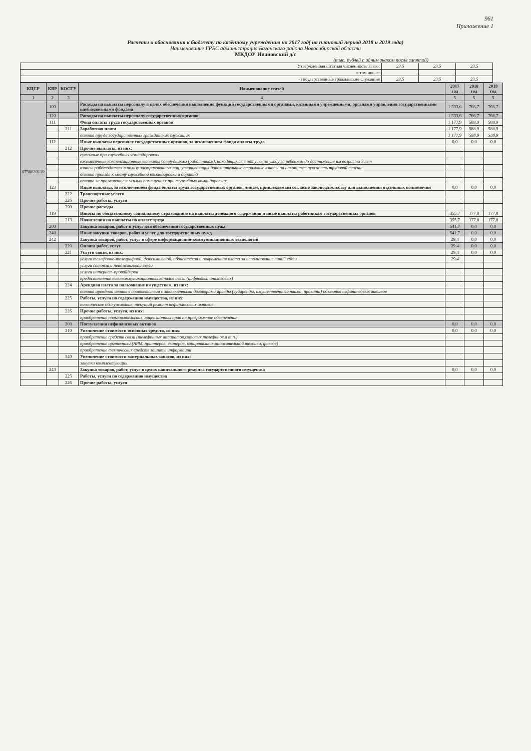961
Приложение 1
Расчеты и обоснования к бюджету по казённому учреждению на 2017 год( на плановый период 2018 и 2019 года)
Наименование ГРБС администрация Баганского района Новосибирской области
МКДОУ Ивановский д/с
(тыс. рублей с одним знаком после запятой)
| Утвержденная штатная численность всего: | 23,5 | 23,5 | 23,5 |
| в том числе: | | | |
| - государственные гражданские служащие | 23,5 | 23,5 | 23,5 |
| КЦСР | КВР | КОСГУ | Наименование статей | 2017 год | 2018 год | 2019 год |
| --- | --- | --- | --- | --- | --- | --- |
| 1 | 2 | 3 | 4 | 5 | 5 | 5 |
| 0730020110 | 100 | | Расходы на выплаты персоналу в целях обеспечения выполнения функций государственными органами, казенными учреждениями, органами управления государственными внебюджетными фондами | 1 533,6 | 766,7 | 766,7 |
| | 120 | | Расходы на выплаты персоналу государственных органов | 1 533,6 | 766,7 | 766,7 |
| | 111 | | Фонд оплаты труда государственных органов | 1 177,9 | 588,9 | 588,9 |
| | | 211 | Заработная плата | 1 177,9 | 588,9 | 588,9 |
| | | | оплата труда государственных гражданских служащих | 1 177,9 | 588,9 | 588,9 |
| | 112 | | Иные выплаты персоналу государственных органов, за исключением фонда оплаты труда | 0,0 | 0,0 | 0,0 |
| | | 212 | Прочие выплаты, из них: | | | |
| | | | суточные при служебных командировках | | | |
| | | | ежемесячные компенсационные выплаты сотрудникам (работникам), находящимся в отпуске по уходу за ребенком до достижения им возраста 3 лет | | | |
| | | | взносы работодателя в пользу застрахованных лиц, уплачивающих дополнительные страховые взносы на накопительную часть трудовой пенсии | | | |
| | | | оплата проезда к месту служебной командировки и обратно | | | |
| | | | оплата за проживание в жилых помещениях при служебных командировках | | | |
| | 123 | | Иные выплаты, за исключением фонда оплаты труда государственных органов, лицам, привлекаемым согласно законодательству для выполнения отдельных полномочий | 0,0 | 0,0 | 0,0 |
| | | 222 | Транспортные услуги | | | |
| | | 226 | Прочие работы, услуги | | | |
| | | 290 | Прочие расходы | | | |
| | 119 | | Взносы по обязательному социальному страхованию на выплаты денежного содержания и иные выплаты работникам государственных органов | 355,7 | 177,8 | 177,8 |
| | | 213 | Начисления на выплаты по оплате труда | 355,7 | 177,8 | 177,8 |
| | 200 | | Закупка товаров, работ и услуг для обеспечения государственных нужд | 541,7 | 0,0 | 0,0 |
| | 240 | | Иные закупки товаров, работ и услуг для государственных нужд | 541,7 | 0,0 | 0,0 |
| | 242 | | Закупка товаров, работ, услуг в сфере информационно-коммуникационных технологий | 29,4 | 0,0 | 0,0 |
| | | 220 | Оплата работ, услуг | 29,4 | 0,0 | 0,0 |
| | | 221 | Услуги связи, из них: | 29,4 | 0,0 | 0,0 |
| | | | услуги телефонно-телеграфной, факсимильной, абонентская и повременная плата за использование линий связи | 29,4 | | |
| | | | услуги сотовой и пейджинговой связи | | | |
| | | | услуги интернет-провайдеров | | | |
| | | | предоставление телекоммуникационных каналов связи (цифровых, аналоговых) | | | |
| | | 224 | Арендная плата за пользование имуществом, из них: | | | |
| | | | оплата арендной платы в соответствии с заключенными договорами аренды (субаренды, имущественного найма, проката) объектов нефинансовых активов | | | |
| | | 225 | Работы, услуги по содержанию имущества, из них: | | | |
| | | | техническое обслуживание, текущий ремонт нефинансовых активов | | | |
| | | 226 | Прочие работы, услуги, из них: | | | |
| | | | приобретение пользовательских, лицензионных прав на программное обеспечение | | | |
| | | 300 | Поступления нефинансовых активов | 0,0 | 0,0 | 0,0 |
| | | 310 | Увеличение стоимости основных средств, из них: | 0,0 | 0,0 | 0,0 |
| | | | приобретение средств связи (телефонных аппаратов,сотовых телефонов,и т.п.) | | | |
| | | | приобретение оргтехники (АРМ, принтеров, сканеров, копировально-множительной техники, факсов) | | | |
| | | | приобретение технических средств защиты информации | | | |
| | | 340 | Увеличение стоимости материальных запасов, из них: | | | |
| | | | закупка комплектующих | | | |
| | 243 | | Закупка товаров, работ, услуг в целях капитального ремонта государственного имущества | 0,0 | 0,0 | 0,0 |
| | | 225 | Работы, услуги по содержанию имущества | | | |
| | | 226 | Прочие работы, услуги | | | |